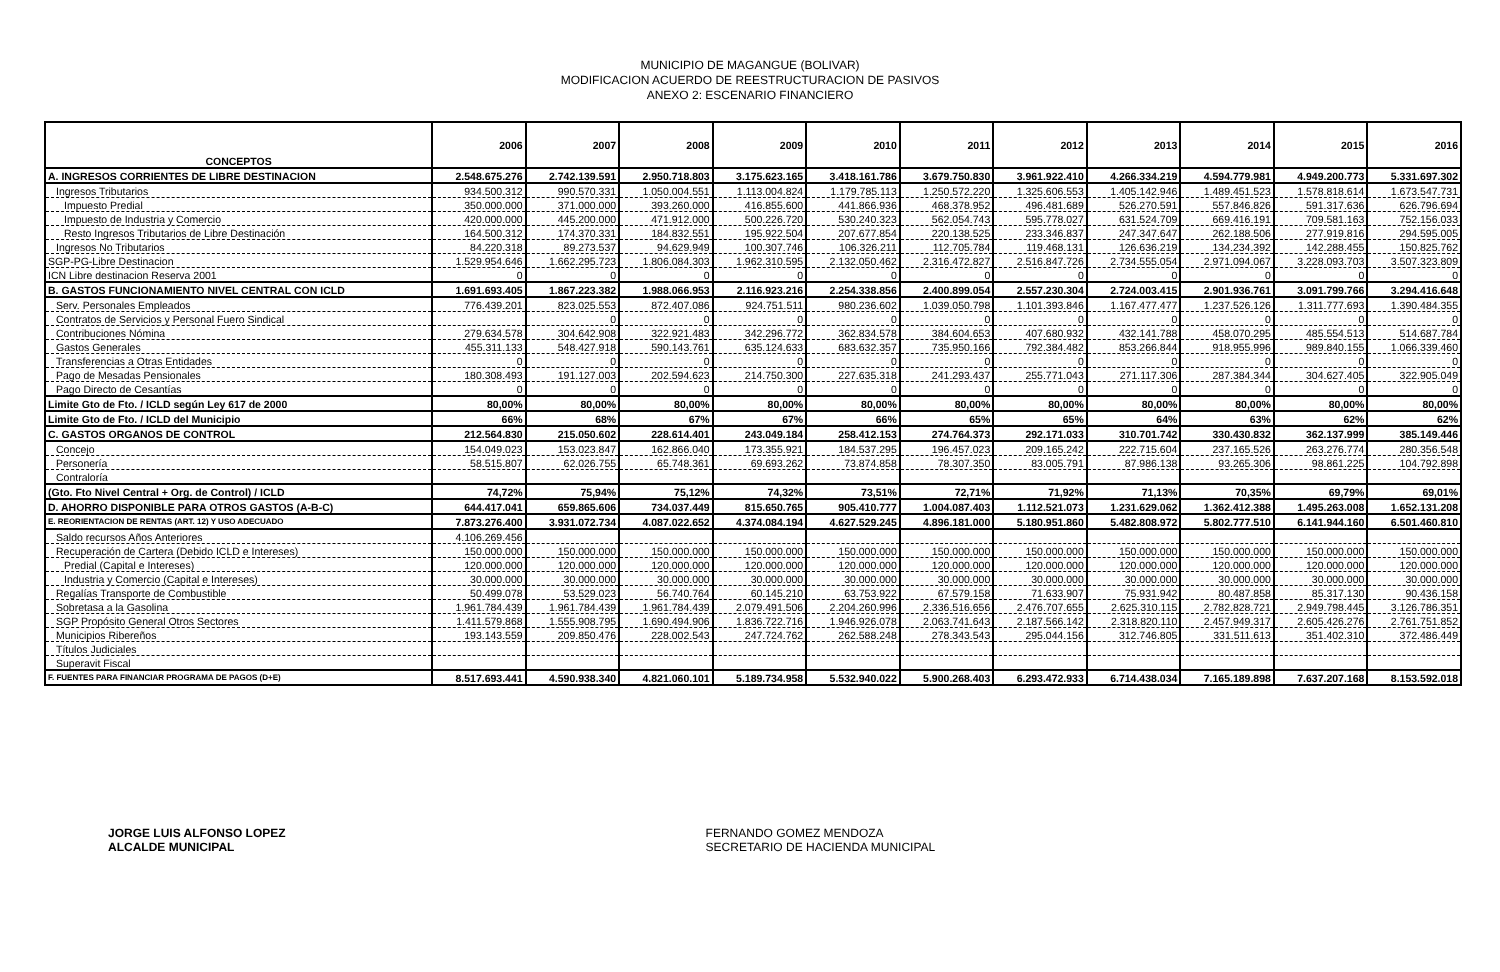MUNICIPIO DE MAGANGUE (BOLIVAR)
MODIFICACION ACUERDO DE REESTRUCTURACION DE PASIVOS
ANEXO 2: ESCENARIO FINANCIERO
| CONCEPTOS | 2006 | 2007 | 2008 | 2009 | 2010 | 2011 | 2012 | 2013 | 2014 | 2015 | 2016 |
| --- | --- | --- | --- | --- | --- | --- | --- | --- | --- | --- | --- |
| A. INGRESOS CORRIENTES DE LIBRE DESTINACION | 2.548.675.276 | 2.742.139.591 | 2.950.718.803 | 3.175.623.165 | 3.418.161.786 | 3.679.750.830 | 3.961.922.410 | 4.266.334.219 | 4.594.779.981 | 4.949.200.773 | 5.331.697.302 |
| Ingresos Tributarios | 934.500.312 | 990.570.331 | 1.050.004.551 | 1.113.004.824 | 1.179.785.113 | 1.250.572.220 | 1.325.606.553 | 1.405.142.946 | 1.489.451.523 | 1.578.818.614 | 1.673.547.731 |
| Impuesto Predial | 350.000.000 | 371.000.000 | 393.260.000 | 416.855.600 | 441.866.936 | 468.378.952 | 496.481.689 | 526.270.591 | 557.846.826 | 591.317.636 | 626.796.694 |
| Impuesto de Industria y Comercio | 420.000.000 | 445.200.000 | 471.912.000 | 500.226.720 | 530.240.323 | 562.054.743 | 595.778.027 | 631.524.709 | 669.416.191 | 709.581.163 | 752.156.033 |
| Resto Ingresos Tributarios de Libre Destinación | 164.500.312 | 174.370.331 | 184.832.551 | 195.922.504 | 207.677.854 | 220.138.525 | 233.346.837 | 247.347.647 | 262.188.506 | 277.919.816 | 294.595.005 |
| Ingresos No Tributarios | 84.220.318 | 89.273.537 | 94.629.949 | 100.307.746 | 106.326.211 | 112.705.784 | 119.468.131 | 126.636.219 | 134.234.392 | 142.288.455 | 150.825.762 |
| SGP-PG-Libre Destinacion | 1.529.954.646 | 1.662.295.723 | 1.806.084.303 | 1.962.310.595 | 2.132.050.462 | 2.316.472.827 | 2.516.847.726 | 2.734.555.054 | 2.971.094.067 | 3.228.093.703 | 3.507.323.809 |
| ICN Libre destinacion Reserva 2001 | 0 | 0 | 0 | 0 | 0 | 0 | 0 | 0 | 0 | 0 | 0 |
| B. GASTOS FUNCIONAMIENTO NIVEL CENTRAL CON ICLD | 1.691.693.405 | 1.867.223.382 | 1.988.066.953 | 2.116.923.216 | 2.254.338.856 | 2.400.899.054 | 2.557.230.304 | 2.724.003.415 | 2.901.936.761 | 3.091.799.766 | 3.294.416.648 |
| Serv. Personales Empleados | 776.439.201 | 823.025.553 | 872.407.086 | 924.751.511 | 980.236.602 | 1.039.050.798 | 1.101.393.846 | 1.167.477.477 | 1.237.526.126 | 1.311.777.693 | 1.390.484.355 |
| Contratos de Servicios y Personal Fuero Sindical | | 0 | 0 | 0 | 0 | 0 | 0 | 0 | 0 | 0 | 0 |
| Contribuciones Nómina | 279.634.578 | 304.642.908 | 322.921.483 | 342.296.772 | 362.834.578 | 384.604.653 | 407.680.932 | 432.141.788 | 458.070.295 | 485.554.513 | 514.687.784 |
| Gastos Generales | 455.311.133 | 548.427.918 | 590.143.761 | 635.124.633 | 683.632.357 | 735.950.166 | 792.384.482 | 853.266.844 | 918.955.996 | 989.840.155 | 1.066.339.460 |
| Transferencias a Otras Entidades | 0 | 0 | 0 | 0 | 0 | 0 | 0 | 0 | 0 | 0 | 0 |
| Pago de Mesadas Pensionales | 180.308.493 | 191.127.003 | 202.594.623 | 214.750.300 | 227.635.318 | 241.293.437 | 255.771.043 | 271.117.306 | 287.384.344 | 304.627.405 | 322.905.049 |
| Pago Directo de Cesantías | 0 | 0 | 0 | 0 | 0 | 0 | 0 | 0 | 0 | 0 | 0 |
| Limite Gto de Fto. / ICLD según Ley 617 de 2000 | 80,00% | 80,00% | 80,00% | 80,00% | 80,00% | 80,00% | 80,00% | 80,00% | 80,00% | 80,00% | 80,00% |
| Limite Gto de Fto. / ICLD del Municipio | 66% | 68% | 67% | 67% | 66% | 65% | 65% | 64% | 63% | 62% | 62% |
| C. GASTOS ORGANOS DE CONTROL | 212.564.830 | 215.050.602 | 228.614.401 | 243.049.184 | 258.412.153 | 274.764.373 | 292.171.033 | 310.701.742 | 330.430.832 | 362.137.999 | 385.149.446 |
| Concejo | 154.049.023 | 153.023.847 | 162.866.040 | 173.355.921 | 184.537.295 | 196.457.023 | 209.165.242 | 222.715.604 | 237.165.526 | 263.276.774 | 280.356.548 |
| Personería | 58.515.807 | 62.026.755 | 65.748.361 | 69.693.262 | 73.874.858 | 78.307.350 | 83.005.791 | 87.986.138 | 93.265.306 | 98.861.225 | 104.792.898 |
| Contraloría | | | | | | | | | | | |
| (Gto. Fto Nivel Central + Org. de Control) / ICLD | 74,72% | 75,94% | 75,12% | 74,32% | 73,51% | 72,71% | 71,92% | 71,13% | 70,35% | 69,79% | 69,01% |
| D. AHORRO DISPONIBLE PARA OTROS GASTOS (A-B-C) | 644.417.041 | 659.865.606 | 734.037.449 | 815.650.765 | 905.410.777 | 1.004.087.403 | 1.112.521.073 | 1.231.629.062 | 1.362.412.388 | 1.495.263.008 | 1.652.131.208 |
| E. REORIENTACION DE RENTAS (ART. 12) Y USO ADECUADO | 7.873.276.400 | 3.931.072.734 | 4.087.022.652 | 4.374.084.194 | 4.627.529.245 | 4.896.181.000 | 5.180.951.860 | 5.482.808.972 | 5.802.777.510 | 6.141.944.160 | 6.501.460.810 |
| Saldo recursos Años Anteriores | 4.106.269.456 | | | | | | | | | | |
| Recuperación de Cartera (Debido ICLD e Intereses) | 150.000.000 | 150.000.000 | 150.000.000 | 150.000.000 | 150.000.000 | 150.000.000 | 150.000.000 | 150.000.000 | 150.000.000 | 150.000.000 | 150.000.000 |
| Predial (Capital e Intereses) | 120.000.000 | 120.000.000 | 120.000.000 | 120.000.000 | 120.000.000 | 120.000.000 | 120.000.000 | 120.000.000 | 120.000.000 | 120.000.000 | 120.000.000 |
| Industria y Comercio (Capital e Intereses) | 30.000.000 | 30.000.000 | 30.000.000 | 30.000.000 | 30.000.000 | 30.000.000 | 30.000.000 | 30.000.000 | 30.000.000 | 30.000.000 | 30.000.000 |
| Regalías Transporte de Combustible | 50.499.078 | 53.529.023 | 56.740.764 | 60.145.210 | 63.753.922 | 67.579.158 | 71.633.907 | 75.931.942 | 80.487.858 | 85.317.130 | 90.436.158 |
| Sobretasa a la Gasolina | 1.961.784.439 | 1.961.784.439 | 1.961.784.439 | 2.079.491.506 | 2.204.260.996 | 2.336.516.656 | 2.476.707.655 | 2.625.310.115 | 2.782.828.721 | 2.949.798.445 | 3.126.786.351 |
| SGP Propósito General Otros Sectores | 1.411.579.868 | 1.555.908.795 | 1.690.494.906 | 1.836.722.716 | 1.946.926.078 | 2.063.741.643 | 2.187.566.142 | 2.318.820.110 | 2.457.949.317 | 2.605.426.276 | 2.761.751.852 |
| Municipios Ribereños | 193.143.559 | 209.850.476 | 228.002.543 | 247.724.762 | 262.588.248 | 278.343.543 | 295.044.156 | 312.746.805 | 331.511.613 | 351.402.310 | 372.486.449 |
| Títulos Judiciales | | | | | | | | | | | |
| Superavit Fiscal | | | | | | | | | | | |
| F. FUENTES PARA FINANCIAR PROGRAMA DE PAGOS (D+E) | 8.517.693.441 | 4.590.938.340 | 4.821.060.101 | 5.189.734.958 | 5.532.940.022 | 5.900.268.403 | 6.293.472.933 | 6.714.438.034 | 7.165.189.898 | 7.637.207.168 | 8.153.592.018 |
JORGE LUIS ALFONSO LOPEZ
ALCALDE MUNICIPAL
FERNANDO GOMEZ MENDOZA
SECRETARIO DE HACIENDA MUNICIPAL